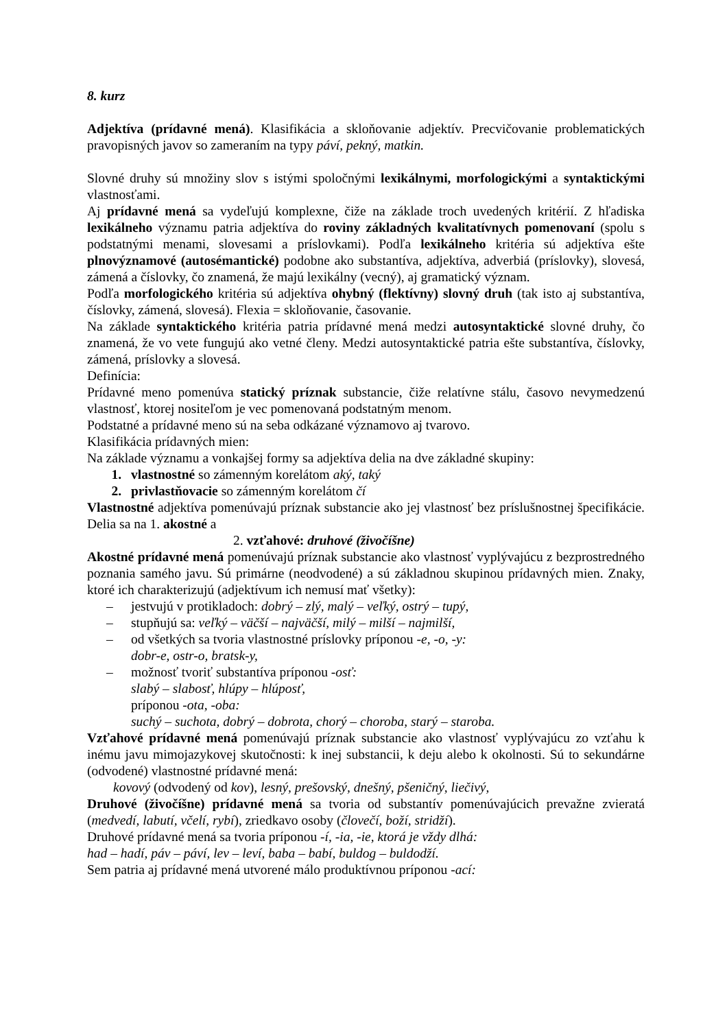8. kurz
Adjektíva (prídavné mená). Klasifikácia a skloňovanie adjektív. Precvičovanie problematických pravopisných javov so zameraním na typy páví, pekný, matkin.
Slovné druhy sú množiny slov s istými spoločnými lexikálnymi, morfologickými a syntaktickými vlastnosťami.
Aj prídavné mená sa vydeľujú komplexne, čiže na základe troch uvedených kritérií. Z hľadiska lexikálneho významu patria adjektíva do roviny základných kvalitatívnych pomenovaní (spolu s podstatnými menami, slovesami a príslovkami). Podľa lexikálneho kritéria sú adjektíva ešte plnovýznamové (autosémantické) podobne ako substantíva, adjektíva, adverbiá (príslovky), slovesá, zámená a číslovky, čo znamená, že majú lexikálny (vecný), aj gramatický význam.
Podľa morfologického kritéria sú adjektíva ohybný (flektívny) slovný druh (tak isto aj substantíva, číslovky, zámená, slovesá). Flexia = skloňovanie, časovanie.
Na základe syntaktického kritéria patria prídavné mená medzi autosyntaktické slovné druhy, čo znamená, že vo vete fungujú ako vetné členy. Medzi autosyntaktické patria ešte substantíva, číslovky, zámená, príslovky a slovesá.
Definícia:
Prídavné meno pomenúva statický príznak substancie, čiže relatívne stálu, časovo nevymedzenú vlastnosť, ktorej nositeľom je vec pomenovaná podstatným menom.
Podstatné a prídavné meno sú na seba odkázané významovo aj tvarovo.
Klasifikácia prídavných mien:
Na základe významu a vonkajšej formy sa adjektíva delia na dve základné skupiny:
1. vlastnostné so zámenným korelátom aký, taký
2. privlastňovacie so zámenným korelátom čí
Vlastnostné adjektíva pomenúvajú príznak substancie ako jej vlastnosť bez príslušnostnej špecifikácie. Delia sa na 1. akostné a
2. vzťahové: druhové (živočíšne)
Akostné prídavné mená pomenúvajú príznak substancie ako vlastnosť vyplývajúcu z bezprostredného poznania samého javu. Sú primárne (neodvodené) a sú základnou skupinou prídavných mien. Znaky, ktoré ich charakterizujú (adjektívum ich nemusí mať všetky):
– jestvujú v protikladoch: dobrý – zlý, malý – veľký, ostrý – tupý,
– stupňujú sa: veľký – väčší – najväčší, milý – milší – najmilší,
– od všetkých sa tvoria vlastnostné príslovky príponou -e, -o, -y:
dobr-e, ostr-o, bratsk-y,
– možnosť tvoriť substantíva príponou -osť:
slabý – slabosť, hlúpy – hlúposť,
príponou -ota, -oba:
suchý – suchota, dobrý – dobrota, chorý – choroba, starý – staroba.
Vzťahové prídavné mená pomenúvajú príznak substancie ako vlastnosť vyplývajúcu zo vzťahu k inému javu mimojazykovej skutočnosti: k inej substancii, k deju alebo k okolnosti. Sú to sekundárne (odvodené) vlastnostné prídavné mená:
kovový (odvodený od kov), lesný, prešovský, dnešný, pšeničný, liečivý,
Druhové (živočíšne) prídavné mená sa tvoria od substantív pomenúvajúcich prevažne zvieratá (medvedí, labutí, včelí, rybí), zriedkavo osoby (človečí, boží, stridží).
Druhové prídavné mená sa tvoria príponou -í, -ia, -ie, ktorá je vždy dlhá:
had – hadí, páv – páví, lev – leví, baba – babí, buldog – buldodží.
Sem patria aj prídavné mená utvorené málo produktívnou príponou -ací: